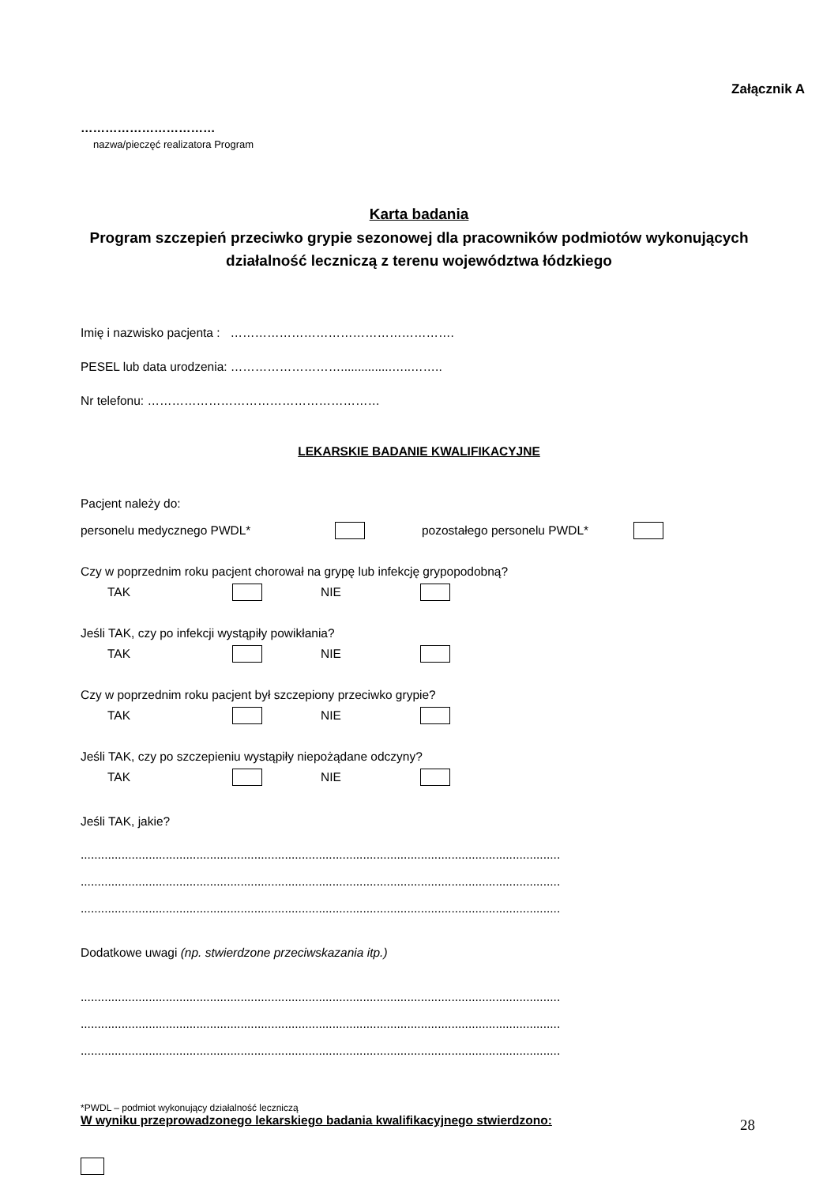Załącznik A
……………………………
nazwa/pieczęć realizatora Program
Karta badania
Program szczepień przeciwko grypie sezonowej dla pracowników podmiotów wykonujących działalność leczniczą z terenu województwa łódzkiego
Imię i nazwisko pacjenta : ……………………………………………….
PESEL lub data urodzenia: ………………………...............…..……..
Nr telefonu: …………………………………………………
LEKARSKIE BADANIE KWALIFIKACYJNE
Pacjent należy do:
personelu medycznego PWDL* pozostałego personelu PWDL*
Czy w poprzednim roku pacjent chorował na grypę lub infekcję grypopodobną?
TAK NIE
Jeśli TAK, czy po infekcji wystąpiły powikłania?
TAK NIE
Czy w poprzednim roku pacjent był szczepiony przeciwko grypie?
TAK NIE
Jeśli TAK, czy po szczepieniu wystąpiły niepożądane odczyny?
TAK NIE
Jeśli TAK, jakie?
.............................................................................................................................................
.............................................................................................................................................
.............................................................................................................................................
Dodatkowe uwagi (np. stwierdzone przeciwskazania itp.)
.............................................................................................................................................
.............................................................................................................................................
.............................................................................................................................................
*PWDL – podmiot wykonujący działalność leczniczą
W wyniku przeprowadzonego lekarskiego badania kwalifikacyjnego stwierdzono:
28